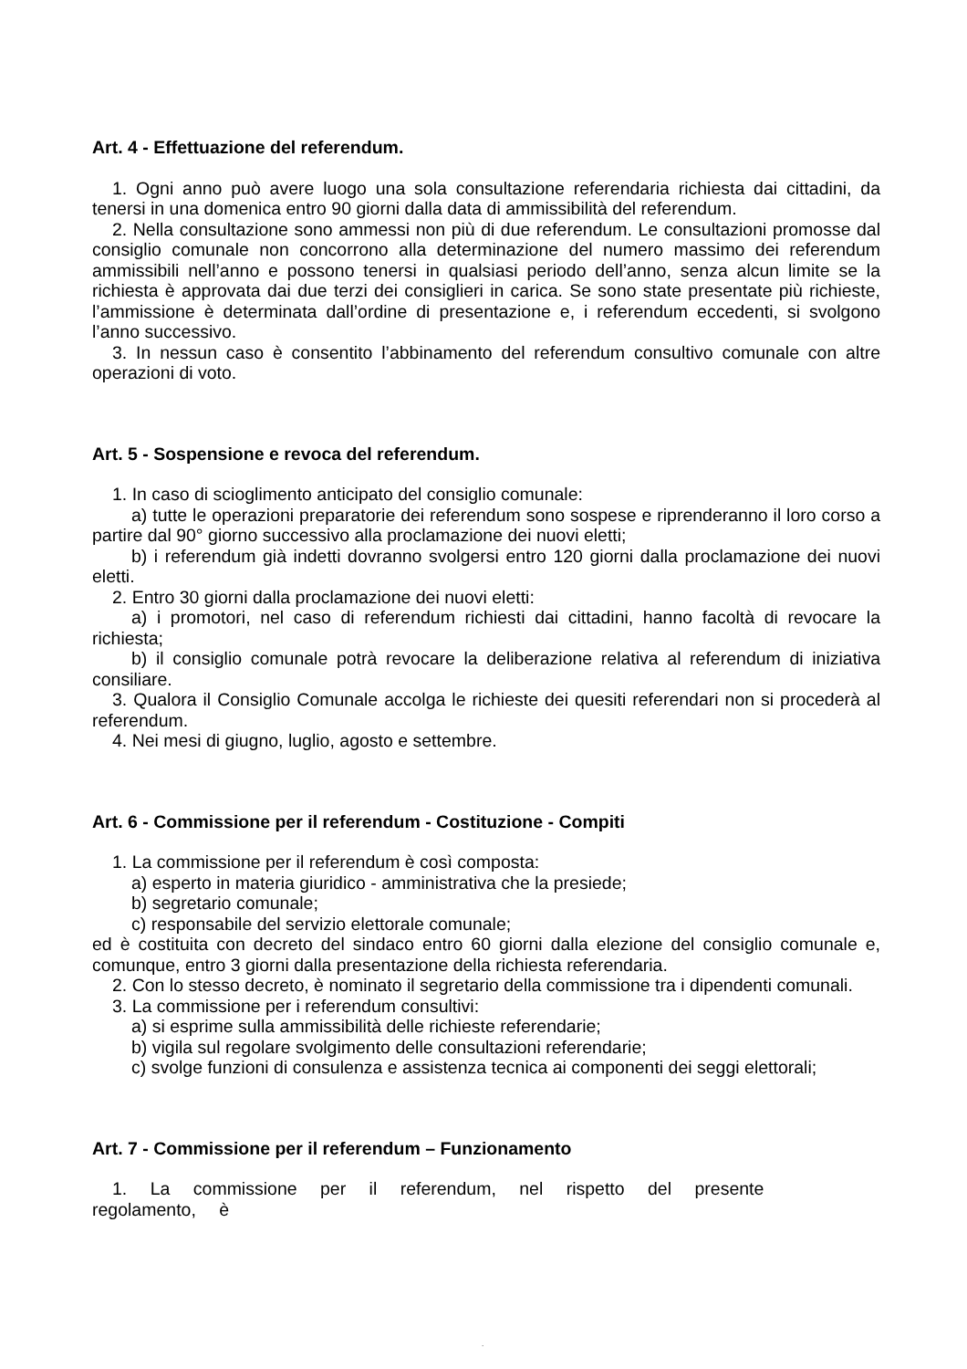Art. 4 - Effettuazione del referendum.
1. Ogni anno può avere luogo una sola consultazione referendaria richiesta dai cittadini, da tenersi in una domenica entro 90 giorni dalla data di ammissibilità del referendum.
2. Nella consultazione sono ammessi non più di due referendum. Le consultazioni promosse dal consiglio comunale non concorrono alla determinazione del numero massimo dei referendum ammissibili nell’anno e possono tenersi in qualsiasi periodo dell’anno, senza alcun limite se la richiesta è approvata dai due terzi dei consiglieri in carica. Se sono state presentate più richieste, l’ammissione è determinata dall’ordine di presentazione e, i referendum eccedenti, si svolgono l’anno successivo.
3. In nessun caso è consentito l’abbinamento del referendum consultivo comunale con altre operazioni di voto.
Art. 5 - Sospensione e revoca del referendum.
1. In caso di scioglimento anticipato del consiglio comunale:
a) tutte le operazioni preparatorie dei referendum sono sospese e riprenderanno il loro corso a partire dal 90° giorno successivo alla proclamazione dei nuovi eletti;
b) i referendum già indetti dovranno svolgersi entro 120 giorni dalla proclamazione dei nuovi eletti.
2. Entro 30 giorni dalla proclamazione dei nuovi eletti:
a) i promotori, nel caso di referendum richiesti dai cittadini, hanno facoltà di revocare la richiesta;
b) il consiglio comunale potrà revocare la deliberazione relativa al referendum di iniziativa consiliare.
3. Qualora il Consiglio Comunale accolga le richieste dei quesiti referendari non si procederà al referendum.
4. Nei mesi di giugno, luglio, agosto e settembre.
Art. 6 - Commissione per il referendum - Costituzione - Compiti
1. La commissione per il referendum è così composta:
a) esperto in materia giuridico - amministrativa che la presiede;
b) segretario comunale;
c) responsabile del servizio elettorale comunale;
ed è costituita con decreto del sindaco entro 60 giorni dalla elezione del consiglio comunale e, comunque, entro 3 giorni dalla presentazione della richiesta referendaria.
2. Con lo stesso decreto, è nominato il segretario della commissione tra i dipendenti comunali.
3. La commissione per i referendum consultivi:
a) si esprime sulla ammissibilità delle richieste referendarie;
b) vigila sul regolare svolgimento delle consultazioni referendarie;
c) svolge funzioni di consulenza e assistenza tecnica ai componenti dei seggi elettorali;
Art. 7 - Commissione per il referendum – Funzionamento
1. La commissione per il referendum, nel rispetto del presente regolamento, è
.